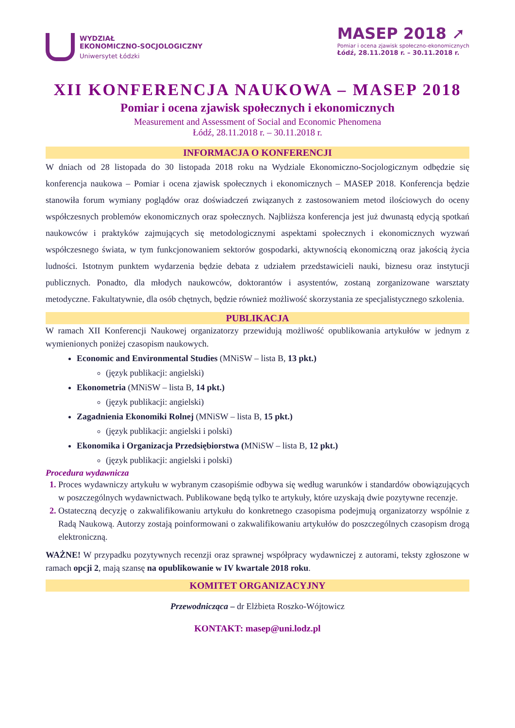WYDZIAŁ
EKONOMICZNO-SOCJOLOGICZNY
Uniwersytet Łódzki
MASEP 2018 ➚
Pomiar i ocena zjawisk społeczno-ekonomicznych
Łódź, 28.11.2018 r. – 30.11.2018 r.
XII KONFERENCJA NAUKOWA – MASEP 2018
Pomiar i ocena zjawisk społecznych i ekonomicznych
Measurement and Assessment of Social and Economic Phenomena
Łódź, 28.11.2018 r. – 30.11.2018 r.
INFORMACJA O KONFERENCJI
W dniach od 28 listopada do 30 listopada 2018 roku na Wydziale Ekonomiczno-Socjologicznym odbędzie się konferencja naukowa – Pomiar i ocena zjawisk społecznych i ekonomicznych – MASEP 2018. Konferencja będzie stanowiła forum wymiany poglądów oraz doświadczeń związanych z zastosowaniem metod ilościowych do oceny współczesnych problemów ekonomicznych oraz społecznych. Najbliższa konferencja jest już dwunastą edycją spotkań naukowców i praktyków zajmujących się metodologicznymi aspektami społecznych i ekonomicznych wyzwań współczesnego świata, w tym funkcjonowaniem sektorów gospodarki, aktywnością ekonomiczną oraz jakością życia ludności. Istotnym punktem wydarzenia będzie debata z udziałem przedstawicieli nauki, biznesu oraz instytucji publicznych. Ponadto, dla młodych naukowców, doktorantów i asystentów, zostaną zorganizowane warsztaty metodyczne. Fakultatywnie, dla osób chętnych, będzie również możliwość skorzystania ze specjalistycznego szkolenia.
PUBLIKACJA
W ramach XII Konferencji Naukowej organizatorzy przewidują możliwość opublikowania artykułów w jednym z wymienionych poniżej czasopism naukowych.
Economic and Environmental Studies (MNiSW – lista B, 13 pkt.)
(język publikacji: angielski)
Ekonometria (MNiSW – lista B, 14 pkt.)
(język publikacji: angielski)
Zagadnienia Ekonomiki Rolnej (MNiSW – lista B, 15 pkt.)
(język publikacji: angielski i polski)
Ekonomika i Organizacja Przedsiębiorstwa (MNiSW – lista B, 12 pkt.)
(język publikacji: angielski i polski)
Procedura wydawnicza
Proces wydawniczy artykułu w wybranym czasopiśmie odbywa się według warunków i standardów obowiązujących w poszczególnych wydawnictwach. Publikowane będą tylko te artykuły, które uzyskają dwie pozytywne recenzje.
Ostateczną decyzję o zakwalifikowaniu artykułu do konkretnego czasopisma podejmują organizatorzy wspólnie z Radą Naukową. Autorzy zostają poinformowani o zakwalifikowaniu artykułów do poszczególnych czasopism drogą elektroniczną.
WAŻNE! W przypadku pozytywnych recenzji oraz sprawnej współpracy wydawniczej z autorami, teksty zgłoszone w ramach opcji 2, mają szansę na opublikowanie w IV kwartale 2018 roku.
KOMITET ORGANIZACYJNY
Przewodnicząca – dr Elżbieta Roszko-Wójtowicz
KONTAKT: masep@uni.lodz.pl